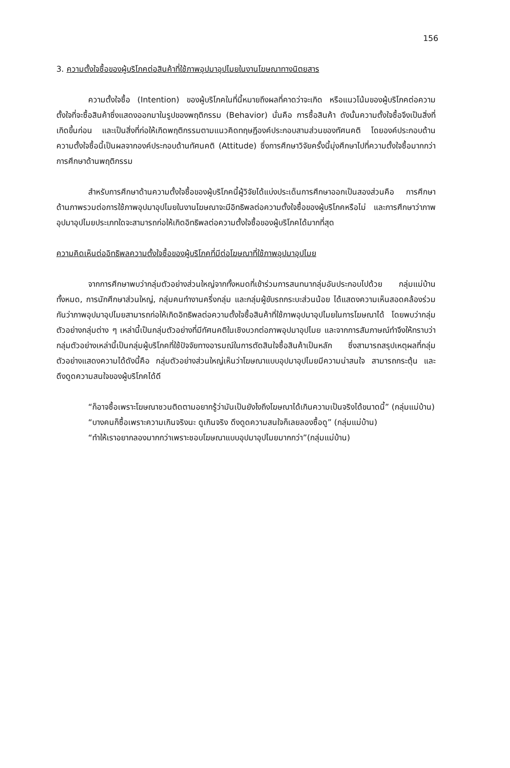156
3. ความตั้งใจซื้อของผู้บริโภคต่อสินค้าที่ใช้ภาพอุปมาอุปไมยในงานโฆษณาทางนิตยสาร
ความตั้งใจซื้อ (Intention) ของผู้บริโภคในที่นี้หมายถึงผลที่คาดว่าจะเกิด หรือแนวโน้มของผู้บริโภคต่อความตั้งใจที่จะซื้อสินค้าซึ่งแสดงออกมาในรูปของพฤติกรรม (Behavior) นั่นคือ การซื้อสินค้า ดังนั้นความตั้งใจซื้อจึงเป็นสิ่งที่เกิดขึ้นก่อน และเป็นสิ่งที่ก่อให้เกิดพฤติกรรมตามแนวคิดทฤษฎีองค์ประกอบสามส่วนของทัศนคติ โดยองค์ประกอบด้านความตั้งใจซื้อนี้เป็นผลจากองค์ประกอบด้านทัศนคติ (Attitude) ซึ่งการศึกษาวิจัยครั้งนี้มุ่งศึกษาไปที่ความตั้งใจซื้อมากกว่าการศึกษาด้านพฤติกรรม
สำหรับการศึกษาด้านความตั้งใจซื้อของผู้บริโภคนี้ผู้วิจัยได้แบ่งประเด็นการศึกษาออกเป็นสองส่วนคือ การศึกษาด้านภาพรวมต่อการใช้ภาพอุปมาอุปไมยในงานโฆษณาจะมีอิทธิพลต่อความตั้งใจซื้อของผู้บริโภคหรือไม่ และการศึกษาว่าภาพอุปมาอุปไมยประเภทใดจะสามารถก่อให้เกิดอิทธิพลต่อความตั้งใจซื้อของผู้บริโภคได้มากที่สุด
ความคิดเห็นต่ออิทธิพลความตั้งใจซื้อของผู้บริโภคที่มีต่อโฆษณาที่ใช้ภาพอุปมาอุปไมย
จากการศึกษาพบว่ากลุ่มตัวอย่างส่วนใหญ่จากทั้งหมดที่เข้าร่วมการสนทนากลุ่มอันประกอบไปด้วย กลุ่มแม่บ้านทั้งหมด, การนักศึกษาส่วนใหญ่, กลุ่มคนทำงานครึ่งกลุ่ม และกลุ่มผู้ขับรถกระบะส่วนน้อย ได้แสดงความเห็นสอดคล้องร่วมกันว่าภาพอุปมาอุปไมยสามารถก่อให้เกิดอิทธิพลต่อความตั้งใจซื้อสินค้าที่ใช้ภาพอุปมาอุปไมยในการโฆษณาได้ โดยพบว่ากลุ่มตัวอย่างกลุ่มต่าง ๆ เหล่านี้เป็นกลุ่มตัวอย่างที่มีทัศนคติในเชิงบวกต่อภาพอุปมาอุปไมย และจากการสัมภาษณ์ทำจึงให้ทราบว่ากลุ่มตัวอย่างเหล่านี้เป็นกลุ่มผู้บริโภคที่ใช้ปัจจัยทางอารมณ์ในการตัดสินใจซื้อสินค้าเป็นหลัก ซึ่งสามารถสรุปเหตุผลที่กลุ่มตัวอย่างแสดงความได้ดังนี้คือ กลุ่มตัวอย่างส่วนใหญ่เห็นว่าโฆษณาแบบอุปมาอุปไมยมีความน่าสนใจ สามารถกระตุ้น และดึงดูดความสนใจของผู้บริโภคได้ดี
“ก็อาจซื้อเพราะโฆษณาชวนติดตามอยากรู้ว่ามันเป็นยังไงถึงโฆษณาได้เกินความเป็นจริงได้ขนาดนี้” (กลุ่มแม่บ้าน)
“บางคนก็ซื้อเพราะความเกินจริงนะ ดูเกินจริง ดึงดูดความสนใจก็เลยลองซื้อดู” (กลุ่มแม่บ้าน)
“ทำให้เราอยากลองมากกว่าเพราะชอบโฆษณาแบบอุปมาอุปไมยมากกว่า”(กลุ่มแม่บ้าน)